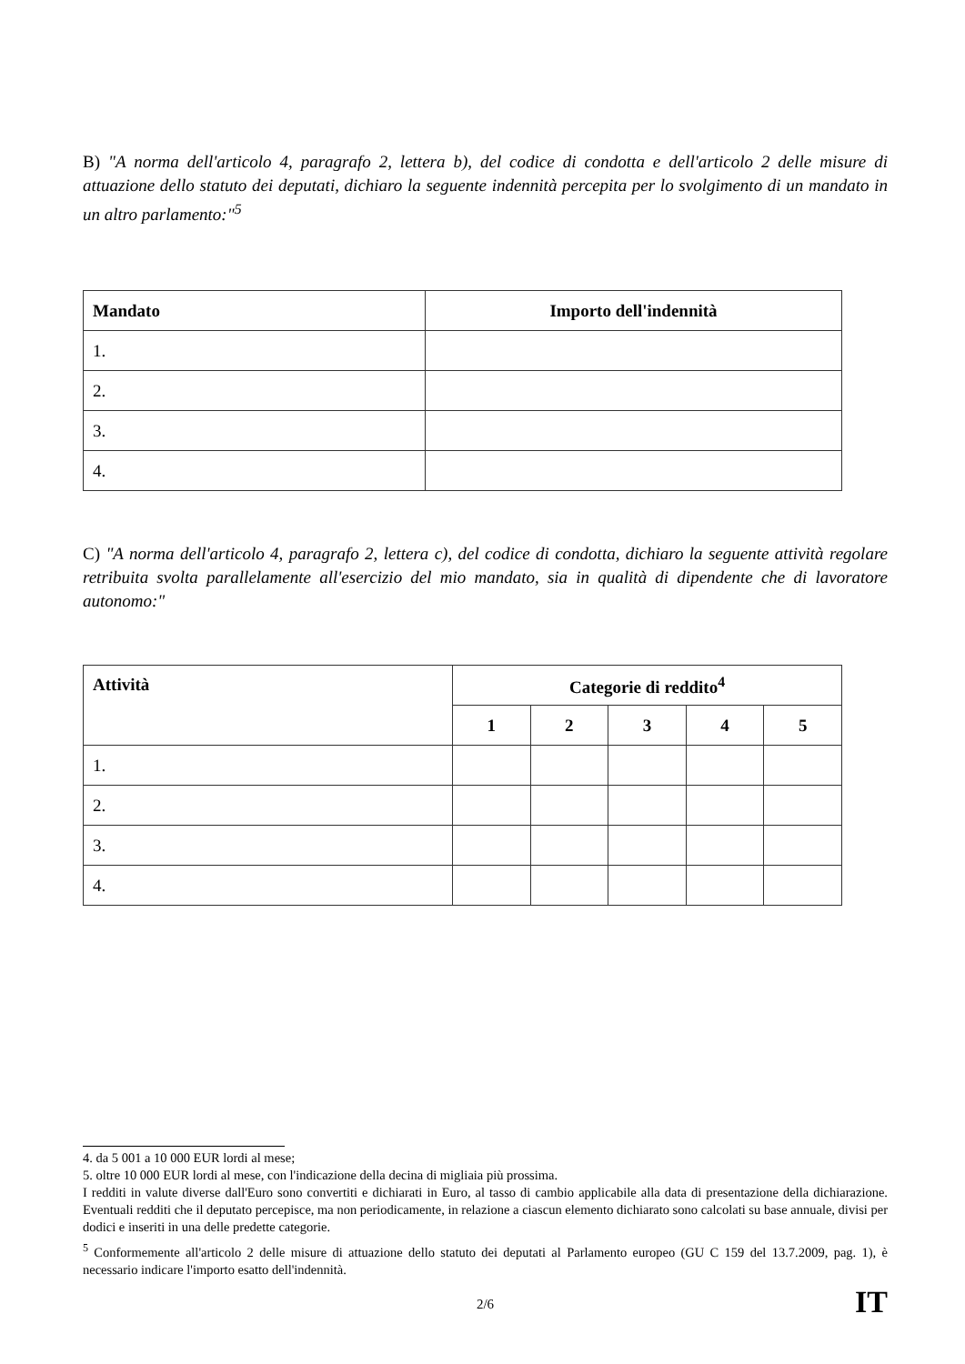B) "A norma dell'articolo 4, paragrafo 2, lettera b), del codice di condotta e dell'articolo 2 delle misure di attuazione dello statuto dei deputati, dichiaro la seguente indennità percepita per lo svolgimento di un mandato in un altro parlamento:"<sup>5</sup>
| Mandato | Importo dell'indennità |
| --- | --- |
| 1. | |
| 2. | |
| 3. | |
| 4. | |
C) "A norma dell'articolo 4, paragrafo 2, lettera c), del codice di condotta, dichiaro la seguente attività regolare retribuita svolta parallelamente all'esercizio del mio mandato, sia in qualità di dipendente che di lavoratore autonomo:"
| Attività | Categorie di reddito<sup>4</sup> | | | | |
| --- | --- | --- | --- | --- | --- |
| | 1 | 2 | 3 | 4 | 5 |
| 1. | | | | | |
| 2. | | | | | |
| 3. | | | | | |
| 4. | | | | | |
4. da 5 001 a 10 000 EUR lordi al mese;
5. oltre 10 000 EUR lordi al mese, con l'indicazione della decina di migliaia più prossima.
I redditi in valute diverse dall'Euro sono convertiti e dichiarati in Euro, al tasso di cambio applicabile alla data di presentazione della dichiarazione. Eventuali redditi che il deputato percepisce, ma non periodicamente, in relazione a ciascun elemento dichiarato sono calcolati su base annuale, divisi per dodici e inseriti in una delle predette categorie.
<sup>5</sup> Conformemente all'articolo 2 delle misure di attuazione dello statuto dei deputati al Parlamento europeo (GU C 159 del 13.7.2009, pag. 1), è necessario indicare l'importo esatto dell'indennità.
2/6 IT